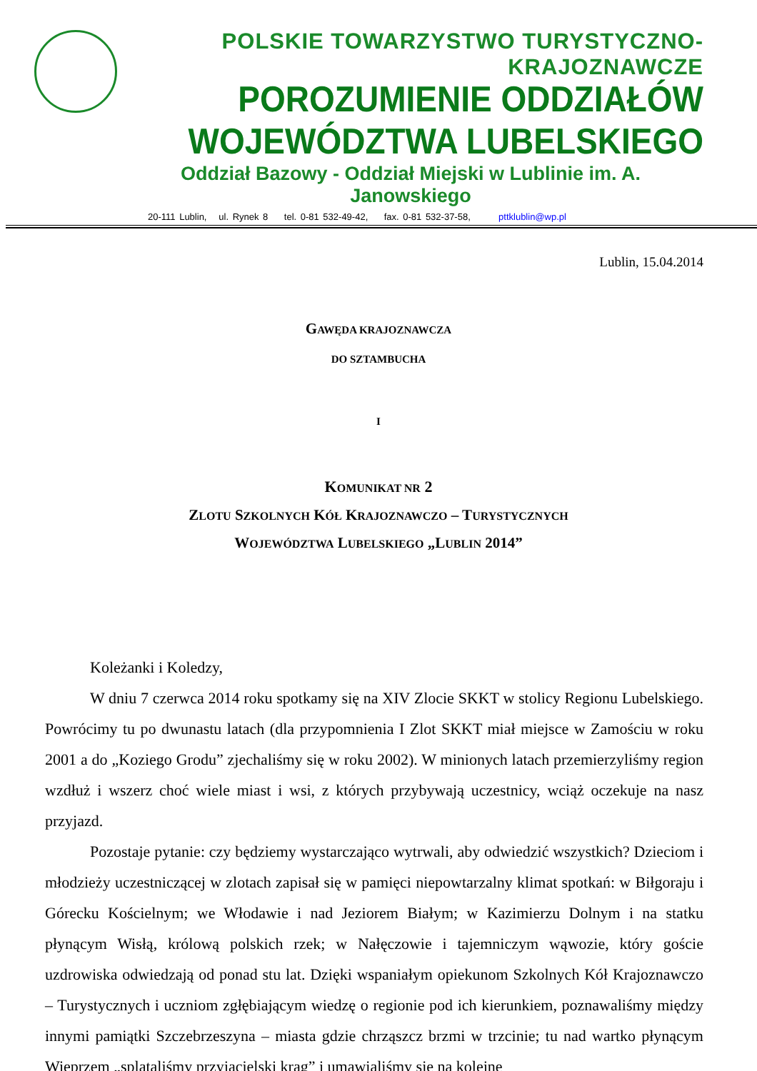POLSKIE TOWARZYSTWO TURYSTYCZNO-KRAJOZNAWCZE
POROZUMIENIE ODDZIAŁÓW WOJEWÓDZTWA LUBELSKIEGO
Oddział Bazowy - Oddział Miejski w Lublinie im. A. Janowskiego
20-111 Lublin, ul. Rynek 8 tel. 0-81 532-49-42, fax. 0-81 532-37-58, pttklublin@wp.pl
Lublin, 15.04.2014
GAWĘDA KRAJOZNAWCZA
DO SZTAMBUCHA
I
KOMUNIKAT NR 2
ZLOTU SZKOLNYCH KÓŁ KRAJOZNAWCZO – TURYSTYCZNYCH
WOJEWÓDZTWA LUBELSKIEGO „LUBLIN 2014”
Koleżanki i Koledzy,
W dniu 7 czerwca 2014 roku spotkamy się na XIV Zlocie SKKT w stolicy Regionu Lubelskiego. Powrócimy tu po dwunastu latach (dla przypomnienia I Zlot SKKT miał miejsce w Zamościu w roku 2001 a do „Koziego Grodu” zjechaliśmy się w roku 2002). W minionych latach przemierzyliśmy region wzdłuż i wszerz choć wiele miast i wsi, z których przybywają uczestnicy, wciąż oczekuje na nasz przyjazd.
Pozostaje pytanie: czy będziemy wystarczająco wytrwali, aby odwiedzić wszystkich? Dzieciom i młodzieży uczestniczącej w zlotach zapisał się w pamięci niepowtarzalny klimat spotkań: w Biłgoraju i Górecku Kościelnym; we Włodawie i nad Jeziorem Białym; w Kazimierzu Dolnym i na statku płynącym Wisłą, królową polskich rzek; w Nałęczowie i tajemniczym wąwozie, który goście uzdrowiska odwiedzają od ponad stu lat. Dzięki wspaniałym opiekunom Szkolnych Kół Krajoznawczo – Turystycznych i uczniom zgłębiającym wiedzę o regionie pod ich kierunkiem, poznawaliśmy między innymi pamiątki Szczebrzeszyna – miasta gdzie chrząszcz brzmi w trzcinie; tu nad wartko płynącym Wieprzem „splataliśmy przyjacielski krąg” i umawialiśmy się na kolejne